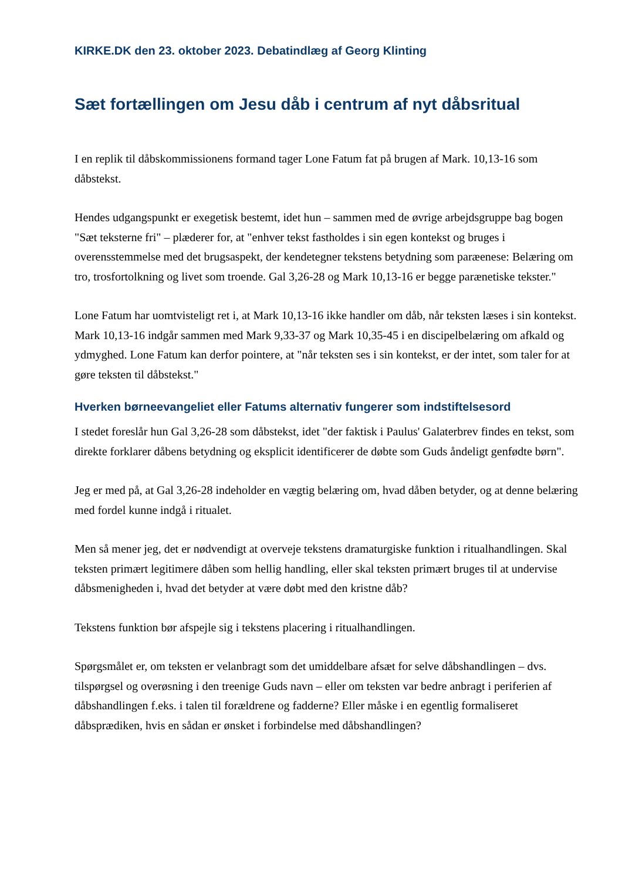KIRKE.DK den 23. oktober 2023. Debatindlæg af Georg Klinting
Sæt fortællingen om Jesu dåb i centrum af nyt dåbsritual
I en replik til dåbskommissionens formand tager Lone Fatum fat på brugen af Mark. 10,13-16 som dåbstekst.
Hendes udgangspunkt er exegetisk bestemt, idet hun – sammen med de øvrige arbejdsgruppe bag bogen "Sæt teksterne fri" – plæderer for, at "enhver tekst fastholdes i sin egen kontekst og bruges i overensstemmelse med det brugsaspekt, der kendetegner tekstens betydning som paræenese: Belæring om tro, trosfortolkning og livet som troende. Gal 3,26-28 og Mark 10,13-16 er begge parænetiske tekster."
Lone Fatum har uomtvisteligt ret i, at Mark 10,13-16 ikke handler om dåb, når teksten læses i sin kontekst. Mark 10,13-16 indgår sammen med Mark 9,33-37 og Mark 10,35-45 i en discipelbelæring om afkald og ydmyghed. Lone Fatum kan derfor pointere, at "når teksten ses i sin kontekst, er der intet, som taler for at gøre teksten til dåbstekst."
Hverken børneevangeliet eller Fatums alternativ fungerer som indstiftelsesord
I stedet foreslår hun Gal 3,26-28 som dåbstekst, idet "der faktisk i Paulus' Galaterbrev findes en tekst, som direkte forklarer dåbens betydning og eksplicit identificerer de døbte som Guds åndeligt genfødte børn".
Jeg er med på, at Gal 3,26-28 indeholder en vægtig belæring om, hvad dåben betyder, og at denne belæring med fordel kunne indgå i ritualet.
Men så mener jeg, det er nødvendigt at overveje tekstens dramaturgiske funktion i ritualhandlingen. Skal teksten primært legitimere dåben som hellig handling, eller skal teksten primært bruges til at undervise dåbsmenigheden i, hvad det betyder at være døbt med den kristne dåb?
Tekstens funktion bør afspejle sig i tekstens placering i ritualhandlingen.
Spørgsmålet er, om teksten er velanbragt som det umiddelbare afsæt for selve dåbshandlingen – dvs. tilspørgsel og overøsning i den treenige Guds navn – eller om teksten var bedre anbragt i periferien af dåbshandlingen f.eks. i talen til forældrene og fadderne? Eller måske i en egentlig formaliseret dåbsprædiken, hvis en sådan er ønsket i forbindelse med dåbshandlingen?